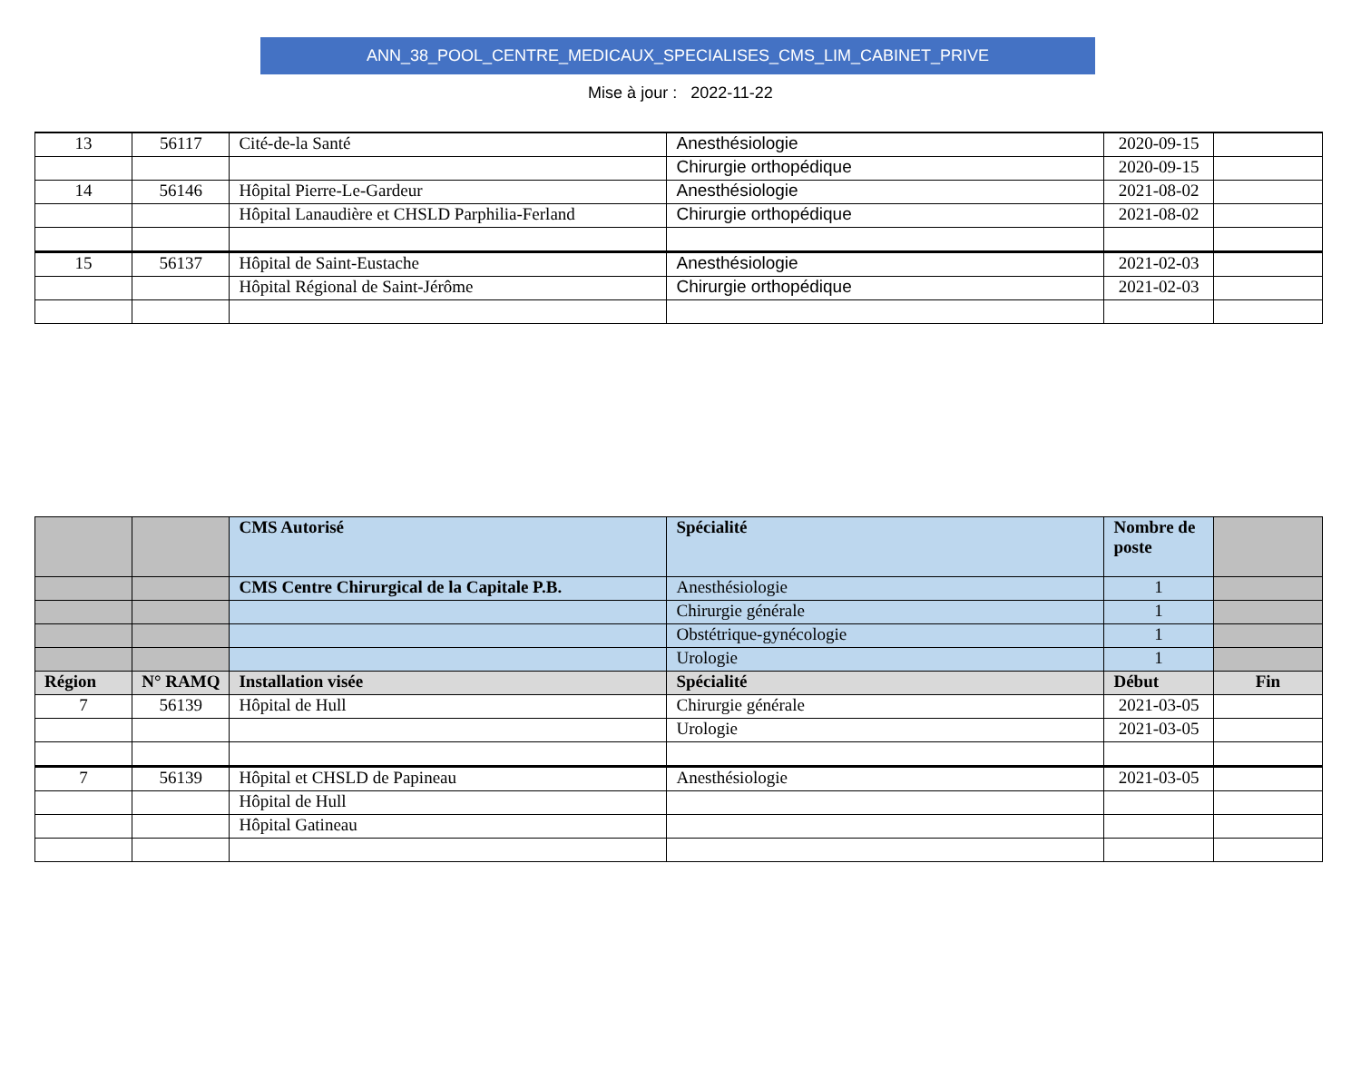ANN_38_POOL_CENTRE_MEDICAUX_SPECIALISES_CMS_LIM_CABINET_PRIVE
Mise à jour : 2022-11-22
| 13 | 56117 | Cité-de-la Santé | Anesthésiologie | 2020-09-15 | |
| | | | Chirurgie orthopédique | 2020-09-15 | |
| 14 | 56146 | Hôpital Pierre-Le-Gardeur | Anesthésiologie | 2021-08-02 | |
| | | Hôpital Lanaudière et CHSLD Parphilia-Ferland | Chirurgie orthopédique | 2021-08-02 | |
| 15 | 56137 | Hôpital de Saint-Eustache | Anesthésiologie | 2021-02-03 | |
| | | Hôpital Régional de Saint-Jérôme | Chirurgie orthopédique | 2021-02-03 | |
| | | CMS Autorisé | Spécialité | Nombre de poste | |
| | | CMS Centre Chirurgical de la Capitale P.B. | Anesthésiologie | 1 | |
| | | | Chirurgie générale | 1 | |
| | | | Obstétrique-gynécologie | 1 | |
| | | | Urologie | 1 | |
| Région | N° RAMQ | Installation visée | Spécialité | Début | Fin |
| 7 | 56139 | Hôpital de Hull | Chirurgie générale | 2021-03-05 | |
| | | | Urologie | 2021-03-05 | |
| 7 | 56139 | Hôpital et CHSLD de Papineau | Anesthésiologie | 2021-03-05 | |
| | | Hôpital de Hull | | | |
| | | Hôpital Gatineau | | | |